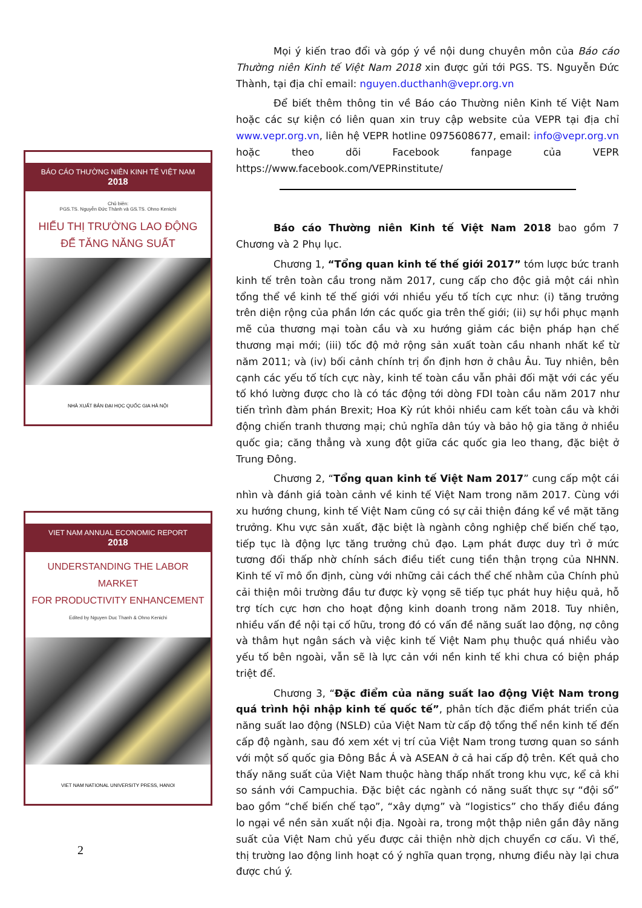BÁO CÁO THƯỜNG NIÊN KINH TẾ VIỆT NAM
2018
Chủ biên:
PGS.TS. Nguyễn Đức Thành và GS.TS. Ohno Kenichi
HIỂU THỊ TRƯỜNG LAO ĐỘNG
ĐỂ TĂNG NĂNG SUẤT
NHÀ XUẤT BẢN ĐẠI HỌC QUỐC GIA HÀ NỘI
VIET NAM ANNUAL ECONOMIC REPORT
2018
UNDERSTANDING THE LABOR MARKET
FOR PRODUCTIVITY ENHANCEMENT
Edited by Nguyen Duc Thanh & Ohno Kenichi
VIET NAM NATIONAL UNIVERSITY PRESS, HANOI
2
Mọi ý kiến trao đổi và góp ý về nội dung chuyên môn của Báo cáo Thường niên Kinh tế Việt Nam 2018 xin được gửi tới PGS. TS. Nguyễn Đức Thành, tại địa chỉ email: nguyen.ducthanh@vepr.org.vn
Để biết thêm thông tin về Báo cáo Thường niên Kinh tế Việt Nam hoặc các sự kiện có liên quan xin truy cập website của VEPR tại địa chỉ www.vepr.org.vn, liên hệ VEPR hotline 0975608677, email: info@vepr.org.vn hoặc theo dõi Facebook fanpage của VEPR https://www.facebook.com/VEPRinstitute/
Báo cáo Thường niên Kinh tế Việt Nam 2018 bao gồm 7 Chương và 2 Phụ lục.
Chương 1, “Tổng quan kinh tế thế giới 2017” tóm lược bức tranh kinh tế trên toàn cầu trong năm 2017, cung cấp cho độc giả một cái nhìn tổng thể về kinh tế thế giới với nhiều yếu tố tích cực như: (i) tăng trưởng trên diện rộng của phần lớn các quốc gia trên thế giới; (ii) sự hồi phục mạnh mẽ của thương mại toàn cầu và xu hướng giảm các biện pháp hạn chế thương mại mới; (iii) tốc độ mở rộng sản xuất toàn cầu nhanh nhất kể từ năm 2011; và (iv) bối cảnh chính trị ổn định hơn ở châu Âu. Tuy nhiên, bên cạnh các yếu tố tích cực này, kinh tế toàn cầu vẫn phải đối mặt với các yếu tố khó lường được cho là có tác động tới dòng FDI toàn cầu năm 2017 như tiến trình đàm phán Brexit; Hoa Kỳ rút khỏi nhiều cam kết toàn cầu và khởi động chiến tranh thương mại; chủ nghĩa dân túy và bảo hộ gia tăng ở nhiều quốc gia; căng thẳng và xung đột giữa các quốc gia leo thang, đặc biệt ở Trung Đông.
Chương 2, “Tổng quan kinh tế Việt Nam 2017” cung cấp một cái nhìn và đánh giá toàn cảnh về kinh tế Việt Nam trong năm 2017. Cùng với xu hướng chung, kinh tế Việt Nam cũng có sự cải thiện đáng kể về mặt tăng trưởng. Khu vực sản xuất, đặc biệt là ngành công nghiệp chế biến chế tạo, tiếp tục là động lực tăng trưởng chủ đạo. Lạm phát được duy trì ở mức tương đối thấp nhờ chính sách điều tiết cung tiền thận trọng của NHNN. Kinh tế vĩ mô ổn định, cùng với những cải cách thể chế nhằm của Chính phủ cải thiện môi trường đầu tư được kỳ vọng sẽ tiếp tục phát huy hiệu quả, hỗ trợ tích cực hơn cho hoạt động kinh doanh trong năm 2018. Tuy nhiên, nhiều vấn đề nội tại cố hữu, trong đó có vấn đề năng suất lao động, nợ công và thâm hụt ngân sách và việc kinh tế Việt Nam phụ thuộc quá nhiều vào yếu tố bên ngoài, vẫn sẽ là lực cản với nền kinh tế khi chưa có biện pháp triệt để.
Chương 3, “Đặc điểm của năng suất lao động Việt Nam trong quá trình hội nhập kinh tế quốc tế”, phân tích đặc điểm phát triển của năng suất lao động (NSLĐ) của Việt Nam từ cấp độ tổng thể nền kinh tế đến cấp độ ngành, sau đó xem xét vị trí của Việt Nam trong tương quan so sánh với một số quốc gia Đông Bắc Á và ASEAN ở cả hai cấp độ trên. Kết quả cho thấy năng suất của Việt Nam thuộc hàng thấp nhất trong khu vực, kể cả khi so sánh với Campuchia. Đặc biệt các ngành có năng suất thực sự “đội sổ” bao gồm “chế biến chế tạo”, “xây dựng” và “logistics” cho thấy điều đáng lo ngại về nền sản xuất nội địa. Ngoài ra, trong một thập niên gần đây năng suất của Việt Nam chủ yếu được cải thiện nhờ dịch chuyển cơ cấu. Vì thế, thị trường lao động linh hoạt có ý nghĩa quan trọng, nhưng điều này lại chưa được chú ý.